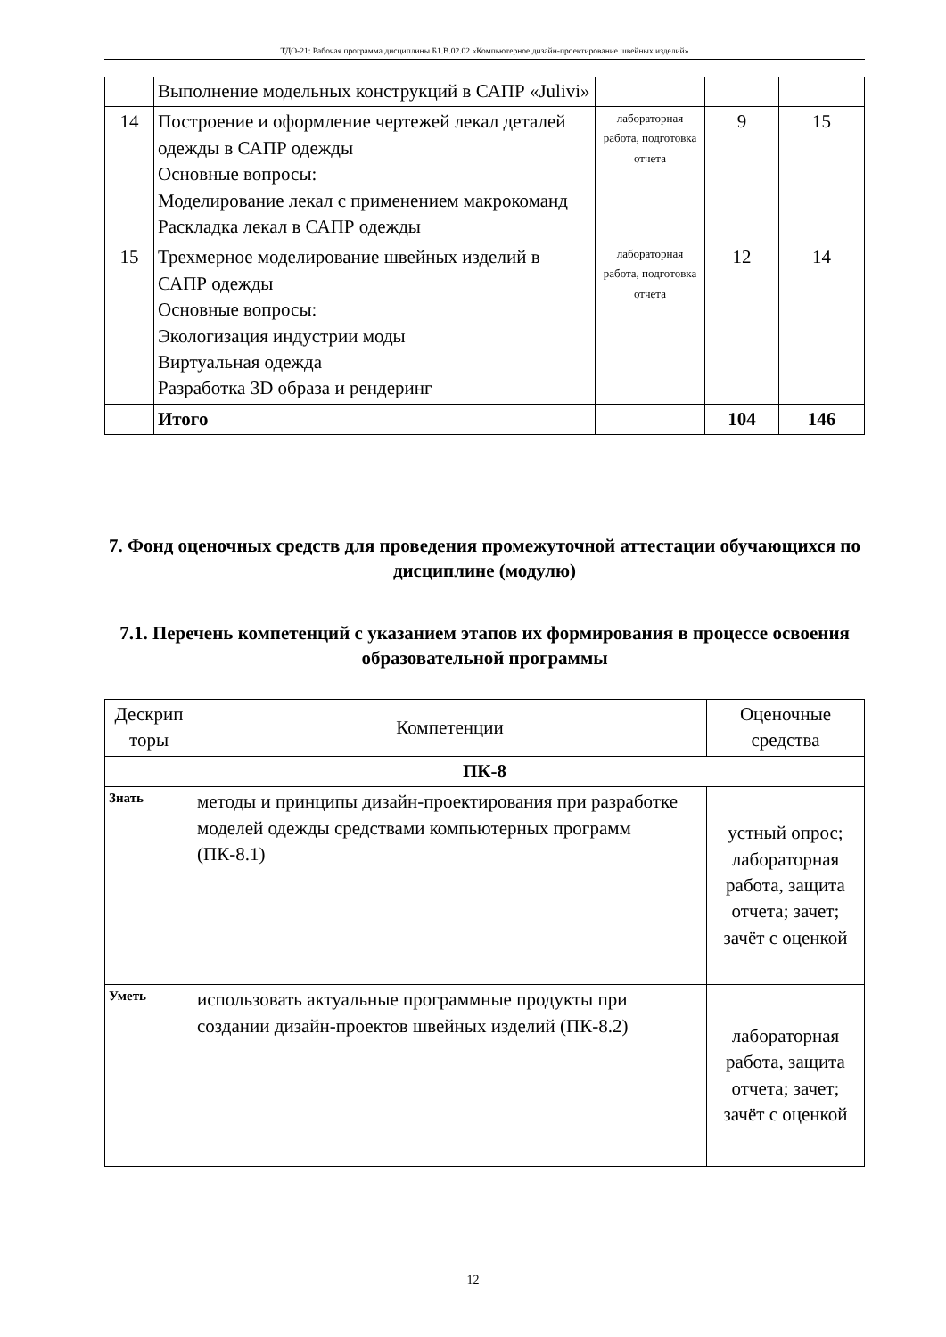ТДО-21: Рабочая программа дисциплины Б1.В.02.02 «Компьютерное дизайн-проектирование швейных изделий»
| | Выполнение модельных конструкций в САПР «Julivi» | | | |
| 14 | Построение и оформление чертежей лекал деталей одежды в САПР одежды Основные вопросы: Моделирование лекал с применением макрокоманд Раскладка лекал в САПР одежды | лабораторная работа, подготовка отчета | 9 | 15 |
| 15 | Трехмерное моделирование швейных изделий в САПР одежды Основные вопросы: Экологизация индустрии моды Виртуальная одежда Разработка 3D образа и рендеринг | лабораторная работа, подготовка отчета | 12 | 14 |
| | Итого | | 104 | 146 |
7. Фонд оценочных средств для проведения промежуточной аттестации обучающихся по дисциплине (модулю)
7.1. Перечень компетенций с указанием этапов их формирования в процессе освоения образовательной программы
| Дескрип торы | Компетенции | Оценочные средства |
| ПК-8 | | |
| Знать | методы и принципы дизайн-проектирования при разработке моделей одежды средствами компьютерных программ (ПК-8.1) | устный опрос; лабораторная работа, защита отчета; зачет; зачёт с оценкой |
| Уметь | использовать актуальные программные продукты при создании дизайн-проектов швейных изделий (ПК-8.2) | лабораторная работа, защита отчета; зачет; зачёт с оценкой |
12